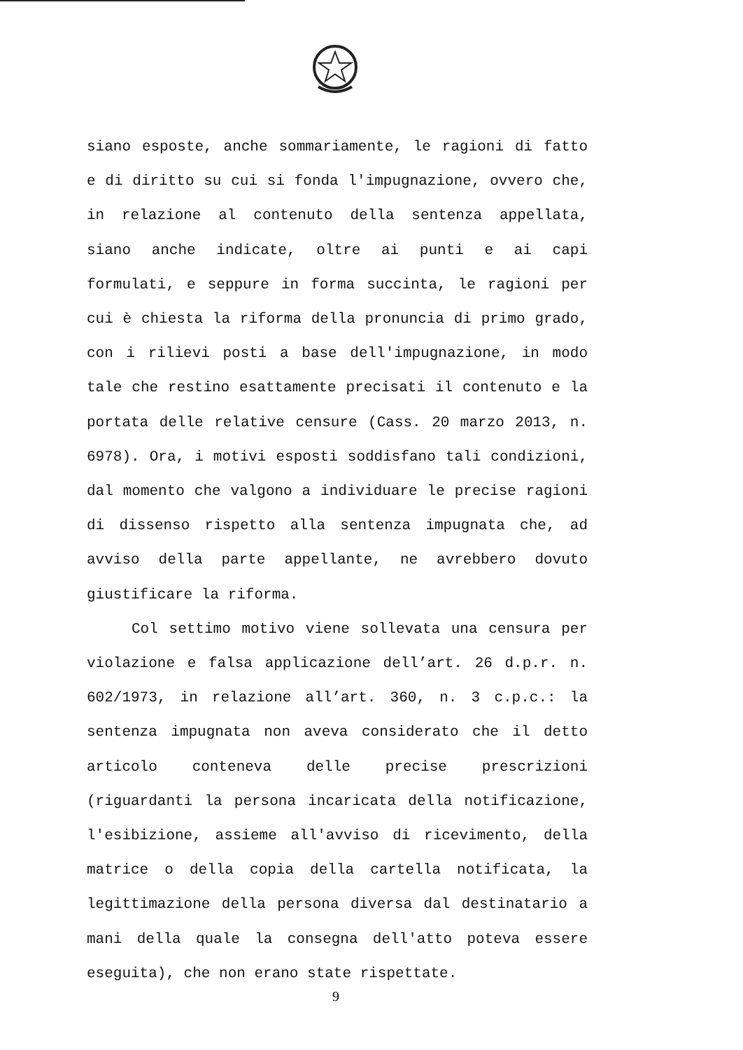siano esposte, anche sommariamente, le ragioni di fatto e di diritto su cui si fonda l'impugnazione, ovvero che, in relazione al contenuto della sentenza appellata, siano anche indicate, oltre ai punti e ai capi formulati, e seppure in forma succinta, le ragioni per cui è chiesta la riforma della pronuncia di primo grado, con i rilievi posti a base dell'impugnazione, in modo tale che restino esattamente precisati il contenuto e la portata delle relative censure (Cass. 20 marzo 2013, n. 6978). Ora, i motivi esposti soddisfano tali condizioni, dal momento che valgono a individuare le precise ragioni di dissenso rispetto alla sentenza impugnata che, ad avviso della parte appellante, ne avrebbero dovuto giustificare la riforma.
Col settimo motivo viene sollevata una censura per violazione e falsa applicazione dell’art. 26 d.p.r. n. 602/1973, in relazione all’art. 360, n. 3 c.p.c.: la sentenza impugnata non aveva considerato che il detto articolo conteneva delle precise prescrizioni (riguardanti la persona incaricata della notificazione, l'esibizione, assieme all'avviso di ricevimento, della matrice o della copia della cartella notificata, la legittimazione della persona diversa dal destinatario a mani della quale la consegna dell'atto poteva essere eseguita), che non erano state rispettate.
9